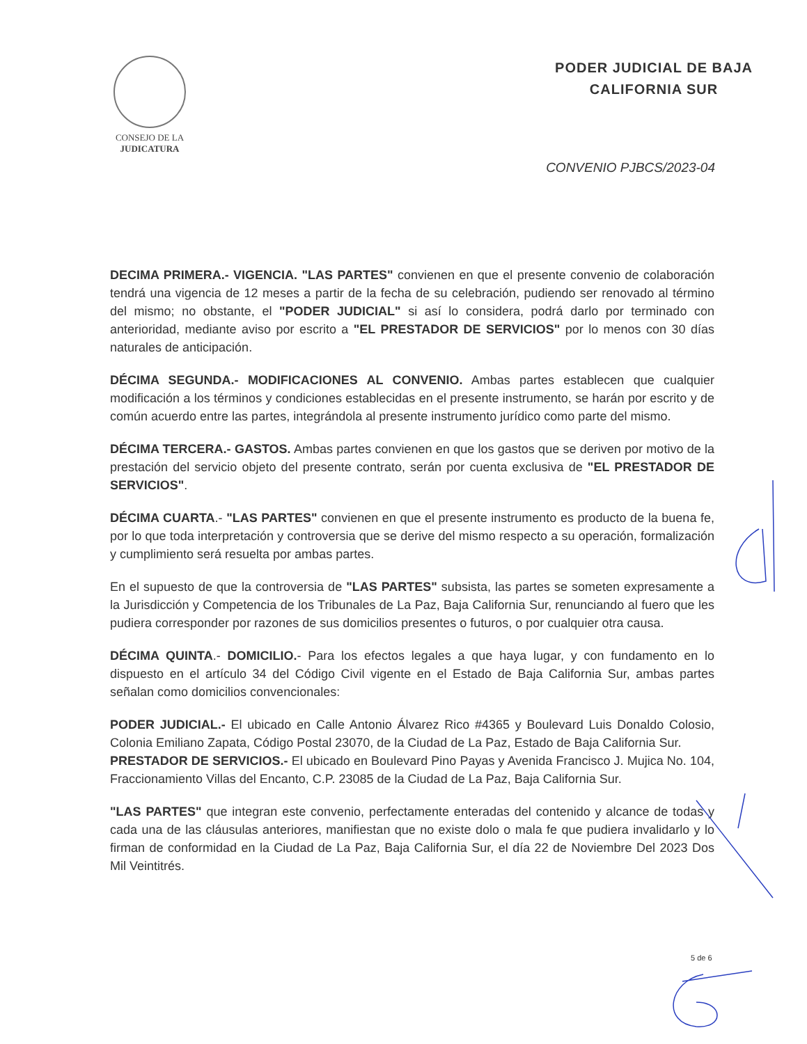CONSEJO DE LA
JUDICATURA
PODER JUDICIAL DE BAJA
CALIFORNIA SUR
CONVENIO PJBCS/2023-04
DECIMA PRIMERA.- VIGENCIA. "LAS PARTES" convienen en que el presente convenio de colaboración tendrá una vigencia de 12 meses a partir de la fecha de su celebración, pudiendo ser renovado al término del mismo; no obstante, el "PODER JUDICIAL" si así lo considera, podrá darlo por terminado con anterioridad, mediante aviso por escrito a "EL PRESTADOR DE SERVICIOS" por lo menos con 30 días naturales de anticipación.
DÉCIMA SEGUNDA.- MODIFICACIONES AL CONVENIO. Ambas partes establecen que cualquier modificación a los términos y condiciones establecidas en el presente instrumento, se harán por escrito y de común acuerdo entre las partes, integrándola al presente instrumento jurídico como parte del mismo.
DÉCIMA TERCERA.- GASTOS. Ambas partes convienen en que los gastos que se deriven por motivo de la prestación del servicio objeto del presente contrato, serán por cuenta exclusiva de "EL PRESTADOR DE SERVICIOS".
DÉCIMA CUARTA.- "LAS PARTES" convienen en que el presente instrumento es producto de la buena fe, por lo que toda interpretación y controversia que se derive del mismo respecto a su operación, formalización y cumplimiento será resuelta por ambas partes.
En el supuesto de que la controversia de "LAS PARTES" subsista, las partes se someten expresamente a la Jurisdicción y Competencia de los Tribunales de La Paz, Baja California Sur, renunciando al fuero que les pudiera corresponder por razones de sus domicilios presentes o futuros, o por cualquier otra causa.
DÉCIMA QUINTA.- DOMICILIO.- Para los efectos legales a que haya lugar, y con fundamento en lo dispuesto en el artículo 34 del Código Civil vigente en el Estado de Baja California Sur, ambas partes señalan como domicilios convencionales:
PODER JUDICIAL.- El ubicado en Calle Antonio Álvarez Rico #4365 y Boulevard Luis Donaldo Colosio, Colonia Emiliano Zapata, Código Postal 23070, de la Ciudad de La Paz, Estado de Baja California Sur.
PRESTADOR DE SERVICIOS.- El ubicado en Boulevard Pino Payas y Avenida Francisco J. Mujica No. 104, Fraccionamiento Villas del Encanto, C.P. 23085 de la Ciudad de La Paz, Baja California Sur.
"LAS PARTES" que integran este convenio, perfectamente enteradas del contenido y alcance de todas y cada una de las cláusulas anteriores, manifiestan que no existe dolo o mala fe que pudiera invalidarlo y lo firman de conformidad en la Ciudad de La Paz, Baja California Sur, el día 22 de Noviembre Del 2023 Dos Mil Veintitrés.
5 de 6